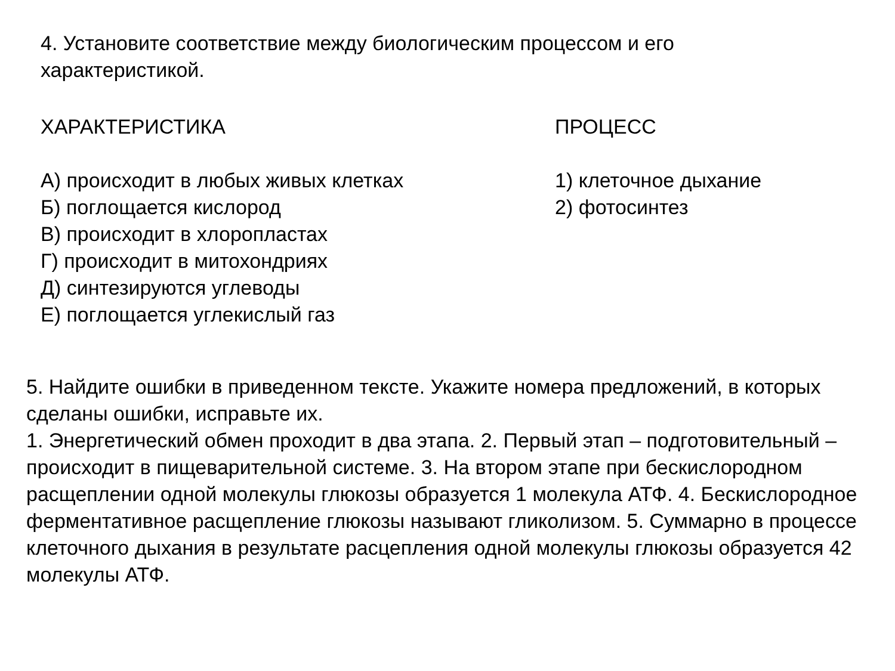4. Установите соответствие между биологическим процессом и его
характеристикой.
ХАРАКТЕРИСТИКА
А) происходит в любых живых клетках
Б) поглощается кислород
В) происходит в хлоропластах
Г) происходит в митохондриях
Д) синтезируются углеводы
Е) поглощается углекислый газ
ПРОЦЕСС
1) клеточное дыхание
2) фотосинтез
5. Найдите ошибки в приведенном тексте. Укажите номера предложений, в которых сделаны ошибки, исправьте их.
1. Энергетический обмен проходит в два этапа. 2. Первый этап – подготовительный – происходит в пищеварительной системе. 3. На втором этапе при бескислородном расщеплении одной молекулы глюкозы образуется 1 молекула АТФ. 4. Бескислородное ферментативное расщепление глюкозы называют гликолизом. 5. Суммарно в процессе клеточного дыхания в результате расцепления одной молекулы глюкозы образуется 42 молекулы АТФ.